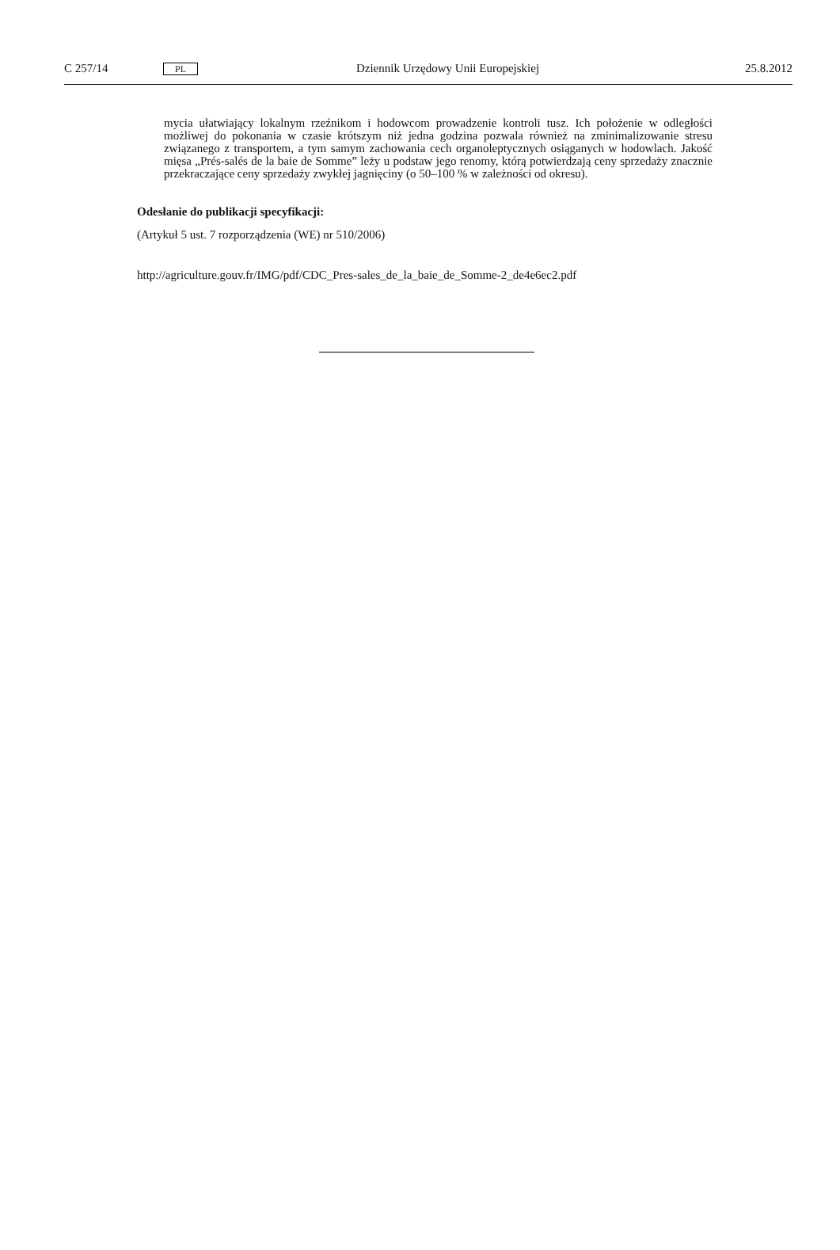C 257/14 PL Dziennik Urzędowy Unii Europejskiej 25.8.2012
mycia ułatwiający lokalnym rzeźnikom i hodowcom prowadzenie kontroli tusz. Ich położenie w odległości możliwej do pokonania w czasie krótszym niż jedna godzina pozwala również na zminimalizowanie stresu związanego z transportem, a tym samym zachowania cech organoleptycznych osiąganych w hodowlach. Jakość mięsa „Prés-salés de la baie de Somme” leży u podstaw jego renomy, którą potwierdzają ceny sprzedaży znacznie przekraczające ceny sprzedaży zwykłej jagnięciny (o 50–100 % w zależności od okresu).
Odesłanie do publikacji specyfikacji:
(Artykuł 5 ust. 7 rozporządzenia (WE) nr 510/2006)
http://agriculture.gouv.fr/IMG/pdf/CDC_Pres-sales_de_la_baie_de_Somme-2_de4e6ec2.pdf